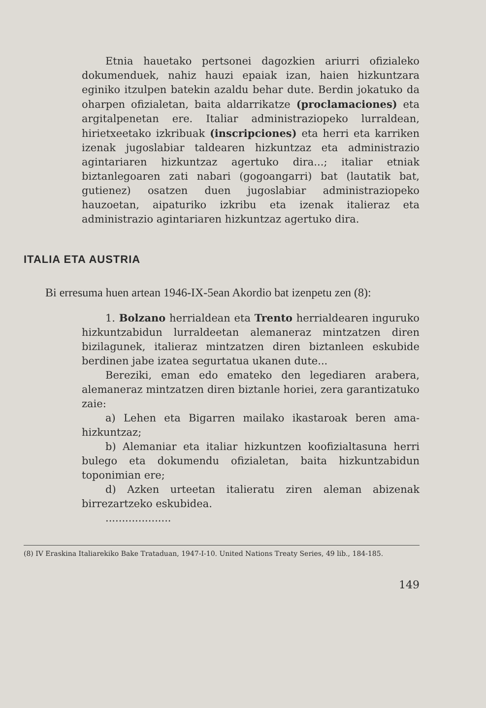Etnia hauetako pertsonei dagozkien ariurri ofizialeko dokumenduek, nahiz hauzi epaiak izan, haien hizkuntzara eginiko itzulpen batekin azaldu behar dute. Berdin jokatuko da oharpen ofizialetan, baita aldarrikatze (proclamaciones) eta argitalpenetan ere. Italiar administraziopeko lurraldean, hirietxeetako izkribuak (inscripciones) eta herri eta karriken izenak jugoslabiar taldearen hizkuntzaz eta administrazio agintariaren hizkuntzaz agertuko dira...; italiar etniak biztanlegoaren zati nabari (gogoangarri) bat (lautatik bat, gutienez) osatzen duen jugoslabiar administraziopeko hauzoetan, aipaturiko izkribu eta izenak italieraz eta administrazio agintariaren hizkuntzaz agertuko dira.
ITALIA ETA AUSTRIA
Bi erresuma huen artean 1946-IX-5ean Akordio bat izenpetu zen (8):
1. Bolzano herrialdean eta Trento herrialdearen inguruko hizkuntzabidun lurraldeetan alemaneraz mintzatzen diren bizilagunek, italieraz mintzatzen diren biztanleen eskubide berdinen jabe izatea segurtatua ukanen dute...
Bereziki, eman edo emateko den legediaren arabera, alemaneraz mintzatzen diren biztanle horiei, zera garantizatuko zaie:
a) Lehen eta Bigarren mailako ikastaroak beren ama-hizkuntzaz;
b) Alemaniar eta italiar hizkuntzen koofizialtasuna herri bulego eta dokumendu ofizialetan, baita hizkuntzabidun toponimian ere;
d) Azken urteetan italieratu ziren aleman abizenak birrezartzeko eskubidea.
....................
(8) IV Eraskina Italiarekiko Bake Trataduan, 1947-I-10. United Nations Treaty Series, 49 lib., 184-185.
149